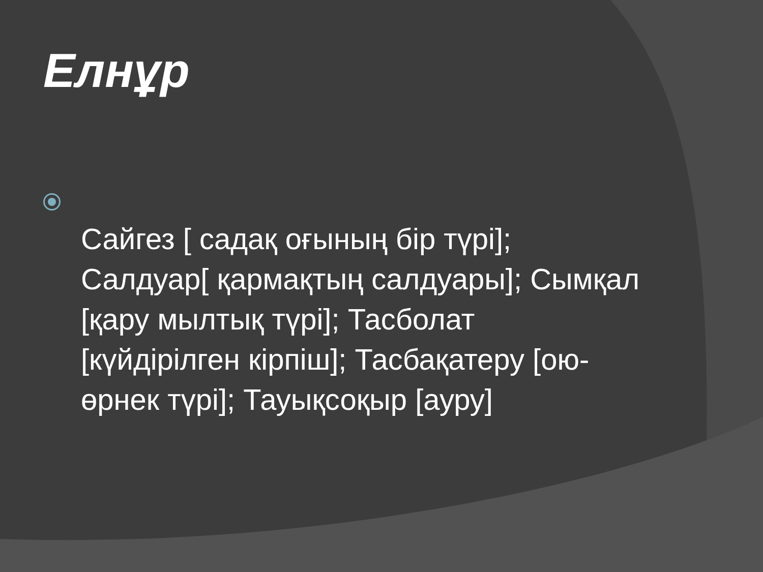Елнұр
Сайгез [ садақ оғының бір түрі]; Салдуар[ қармақтың салдуары]; Сымқал [қару мылтық түрі]; Тасболат [күйдірілген кірпіш]; Тасбақатеру [ою-өрнек түрі]; Тауықсоқыр [ауру]